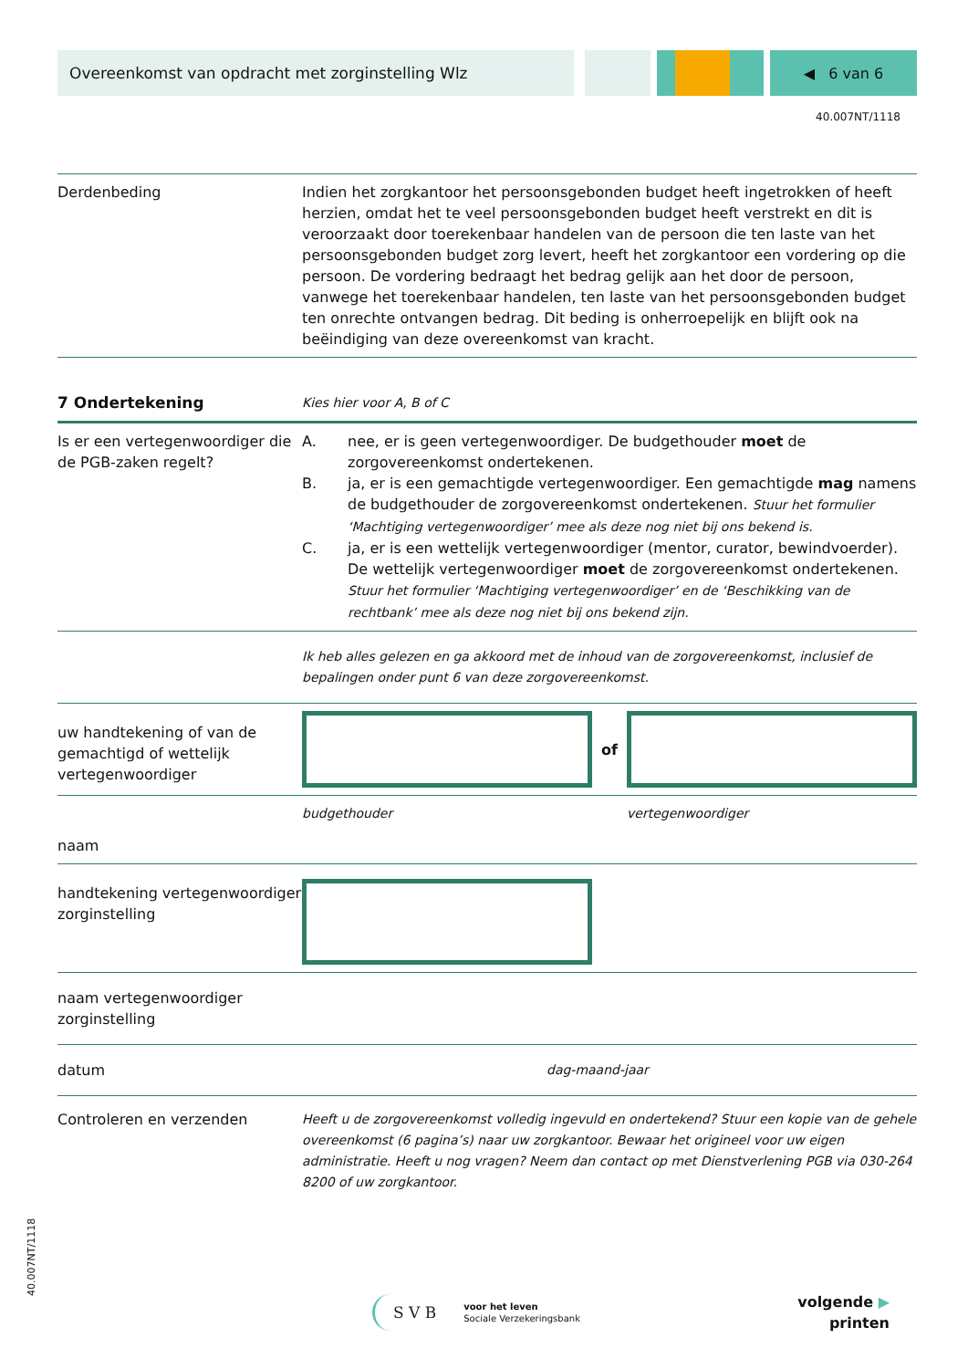Overeenkomst van opdracht met zorginstelling Wlz
◀ 6 van 6
40.007NT/1118
Derdenbeding Indien het zorgkantoor het persoonsgebonden budget heeft ingetrokken of heeft herzien, omdat het te veel persoonsgebonden budget heeft verstrekt en dit is veroorzaakt door toerekenbaar handelen van de persoon die ten laste van het persoonsgebonden budget zorg levert, heeft het zorgkantoor een vordering op die persoon. De vordering bedraagt het bedrag gelijk aan het door de persoon, vanwege het toerekenbaar handelen, ten laste van het persoonsgebonden budget ten onrechte ontvangen bedrag. Dit beding is onherroepelijk en blijft ook na beëindiging van deze overeenkomst van kracht.
7 Ondertekening
Kies hier voor A, B of C
Is er een vertegenwoordiger die de PGB-zaken regelt?
A. nee, er is geen vertegenwoordiger. De budgethouder moet de zorgovereenkomst ondertekenen.
B. ja, er is een gemachtigde vertegenwoordiger. Een gemachtigde mag namens de budgethouder de zorgovereenkomst ondertekenen. Stuur het formulier ‘Machtiging vertegenwoordiger’ mee als deze nog niet bij ons bekend is.
C. ja, er is een wettelijk vertegenwoordiger (mentor, curator, bewindvoerder). De wettelijk vertegenwoordiger moet de zorgovereenkomst ondertekenen. Stuur het formulier ‘Machtiging vertegenwoordiger’ en de ‘Beschikking van de rechtbank’ mee als deze nog niet bij ons bekend zijn.
Ik heb alles gelezen en ga akkoord met de inhoud van de zorgovereenkomst, inclusief de bepalingen onder punt 6 van deze zorgovereenkomst.
uw handtekening of van de gemachtigd of wettelijk vertegenwoordiger
of
budgethouder vertegenwoordiger
naam
handtekening vertegenwoordiger zorginstelling
naam vertegenwoordiger zorginstelling
datum dag-maand-jaar
Controleren en verzenden
Heeft u de zorgovereenkomst volledig ingevuld en ondertekend? Stuur een kopie van de gehele overeenkomst (6 pagina’s) naar uw zorgkantoor. Bewaar het origineel voor uw eigen administratie. Heeft u nog vragen? Neem dan contact op met Dienstverlening PGB via 030-264 8200 of uw zorgkantoor.
S V B
voor het leven
Sociale Verzekeringsbank
volgende ▶
printen
40.007NT/1118